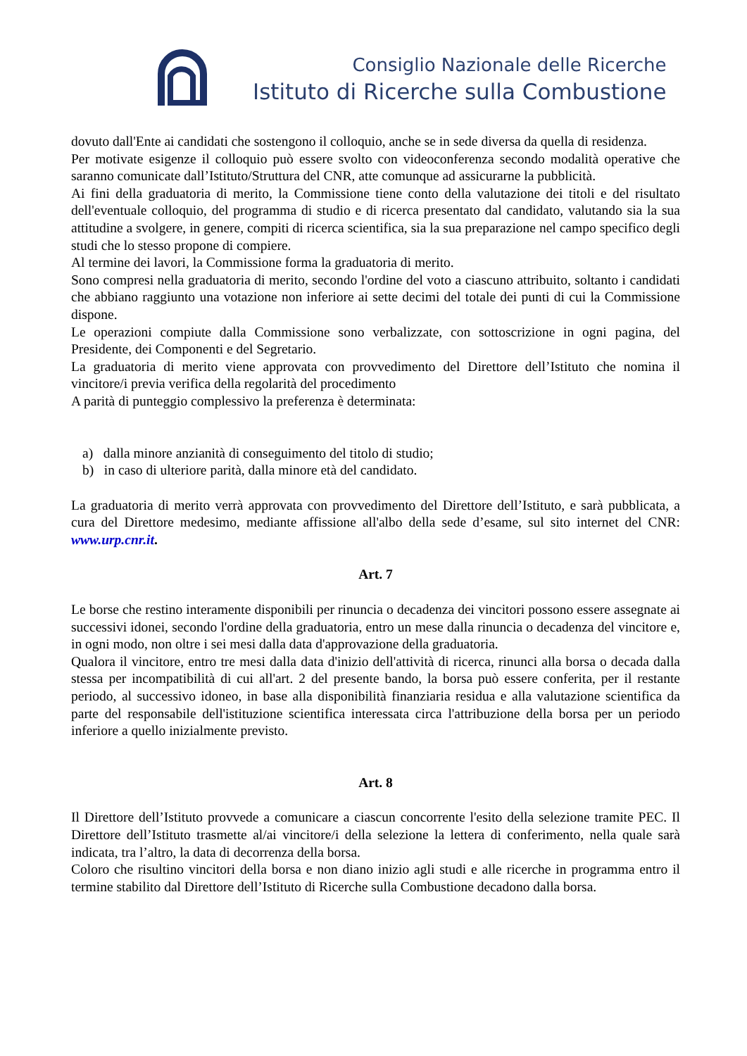Consiglio Nazionale delle Ricerche
Istituto di Ricerche sulla Combustione
dovuto dall'Ente ai candidati che sostengono il colloquio, anche se in sede diversa da quella di residenza.
Per motivate esigenze il colloquio può essere svolto con videoconferenza secondo modalità operative che saranno comunicate dall’Istituto/Struttura del CNR, atte comunque ad assicurarne la pubblicità.
Ai fini della graduatoria di merito, la Commissione tiene conto della valutazione dei titoli e del risultato dell'eventuale colloquio, del programma di studio e di ricerca presentato dal candidato, valutando sia la sua attitudine a svolgere, in genere, compiti di ricerca scientifica, sia la sua preparazione nel campo specifico degli studi che lo stesso propone di compiere.
Al termine dei lavori, la Commissione forma la graduatoria di merito.
Sono compresi nella graduatoria di merito, secondo l'ordine del voto a ciascuno attribuito, soltanto i candidati che abbiano raggiunto una votazione non inferiore ai sette decimi del totale dei punti di cui la Commissione dispone.
Le operazioni compiute dalla Commissione sono verbalizzate, con sottoscrizione in ogni pagina, del Presidente, dei Componenti e del Segretario.
La graduatoria di merito viene approvata con provvedimento del Direttore dell’Istituto che nomina il vincitore/i previa verifica della regolarità del procedimento
A parità di punteggio complessivo la preferenza è determinata:
a) dalla minore anzianità di conseguimento del titolo di studio;
b) in caso di ulteriore parità, dalla minore età del candidato.
La graduatoria di merito verrà approvata con provvedimento del Direttore dell’Istituto, e sarà pubblicata, a cura del Direttore medesimo, mediante affissione all'albo della sede d’esame, sul sito internet del CNR: www.urp.cnr.it.
Art. 7
Le borse che restino interamente disponibili per rinuncia o decadenza dei vincitori possono essere assegnate ai successivi idonei, secondo l'ordine della graduatoria, entro un mese dalla rinuncia o decadenza del vincitore e, in ogni modo, non oltre i sei mesi dalla data d'approvazione della graduatoria.
Qualora il vincitore, entro tre mesi dalla data d'inizio dell'attività di ricerca, rinunci alla borsa o decada dalla stessa per incompatibilità di cui all'art. 2 del presente bando, la borsa può essere conferita, per il restante periodo, al successivo idoneo, in base alla disponibilità finanziaria residua e alla valutazione scientifica da parte del responsabile dell'istituzione scientifica interessata circa l'attribuzione della borsa per un periodo inferiore a quello inizialmente previsto.
Art. 8
Il Direttore dell’Istituto provvede a comunicare a ciascun concorrente l'esito della selezione tramite PEC. Il Direttore dell’Istituto trasmette al/ai vincitore/i della selezione la lettera di conferimento, nella quale sarà indicata, tra l’altro, la data di decorrenza della borsa.
Coloro che risultino vincitori della borsa e non diano inizio agli studi e alle ricerche in programma entro il termine stabilito dal Direttore dell’Istituto di Ricerche sulla Combustione decadono dalla borsa.